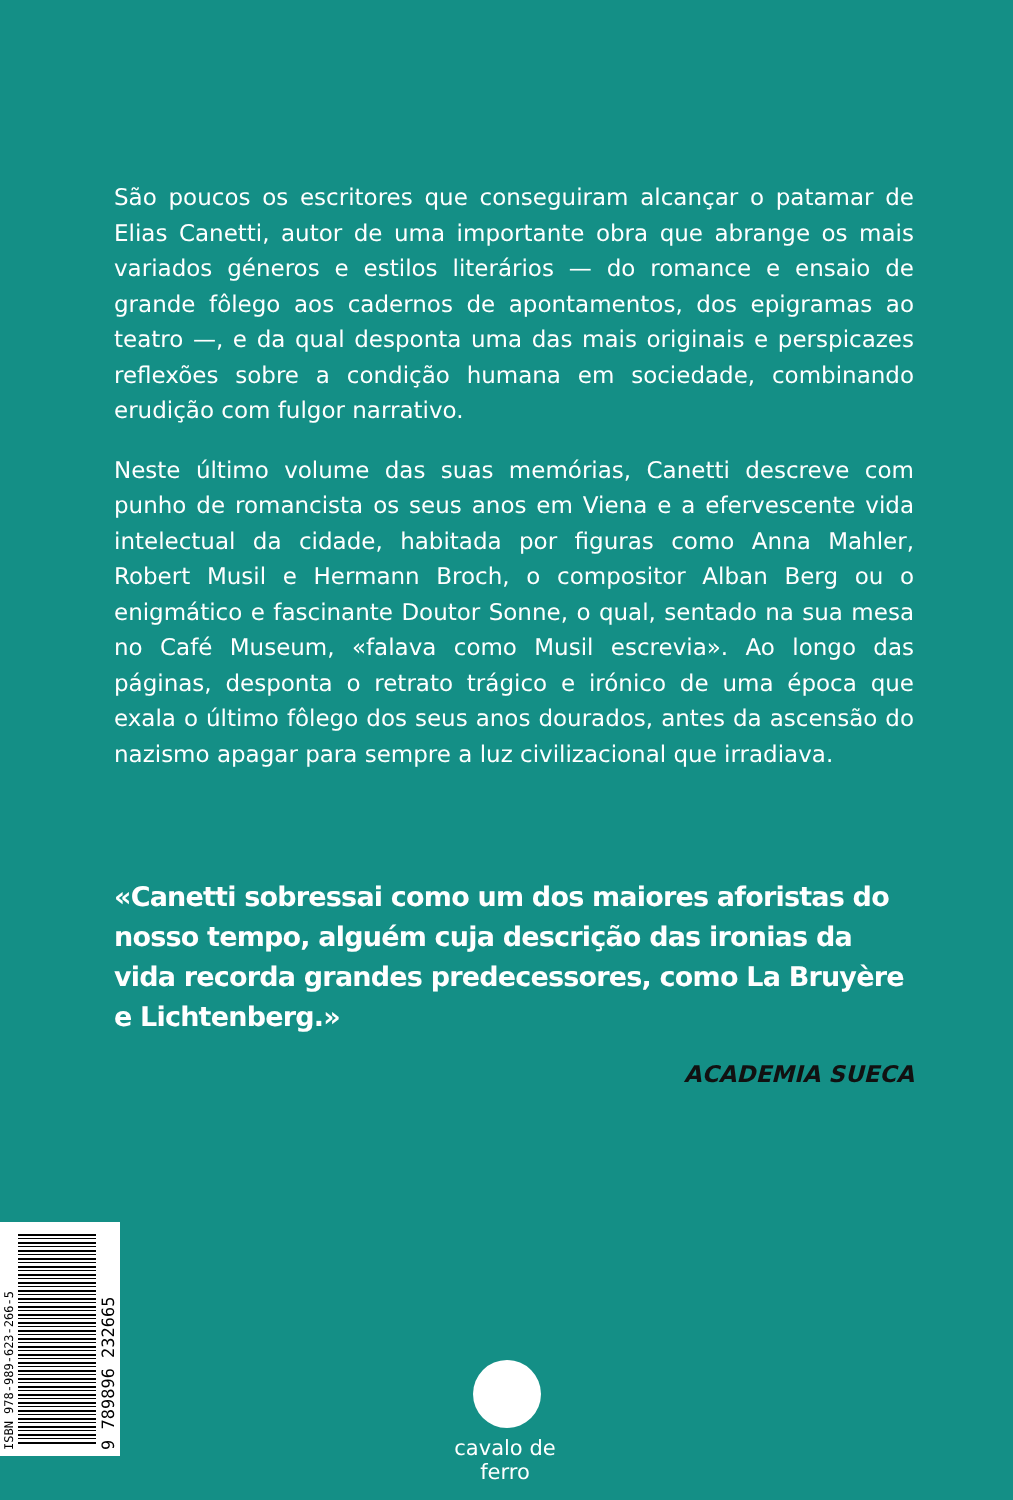São poucos os escritores que conseguiram alcançar o patamar de Elias Canetti, autor de uma importante obra que abrange os mais variados géneros e estilos literários — do romance e ensaio de grande fôlego aos cadernos de apontamentos, dos epigramas ao teatro —, e da qual desponta uma das mais originais e perspicazes reflexões sobre a condição humana em sociedade, combinando erudição com fulgor narrativo.
Neste último volume das suas memórias, Canetti descreve com punho de romancista os seus anos em Viena e a efervescente vida intelectual da cidade, habitada por figuras como Anna Mahler, Robert Musil e Hermann Broch, o compositor Alban Berg ou o enigmático e fascinante Doutor Sonne, o qual, sentado na sua mesa no Café Museum, «falava como Musil escrevia». Ao longo das páginas, desponta o retrato trágico e irónico de uma época que exala o último fôlego dos seus anos dourados, antes da ascensão do nazismo apagar para sempre a luz civilizacional que irradiava.
«Canetti sobressai como um dos maiores aforistas do nosso tempo, alguém cuja descrição das ironias da vida recorda grandes predecessores, como La Bruyère e Lichtenberg.»
ACADEMIA SUECA
ISBN 978-989-623-266-5
9 789896 232665
cavalo de ferro